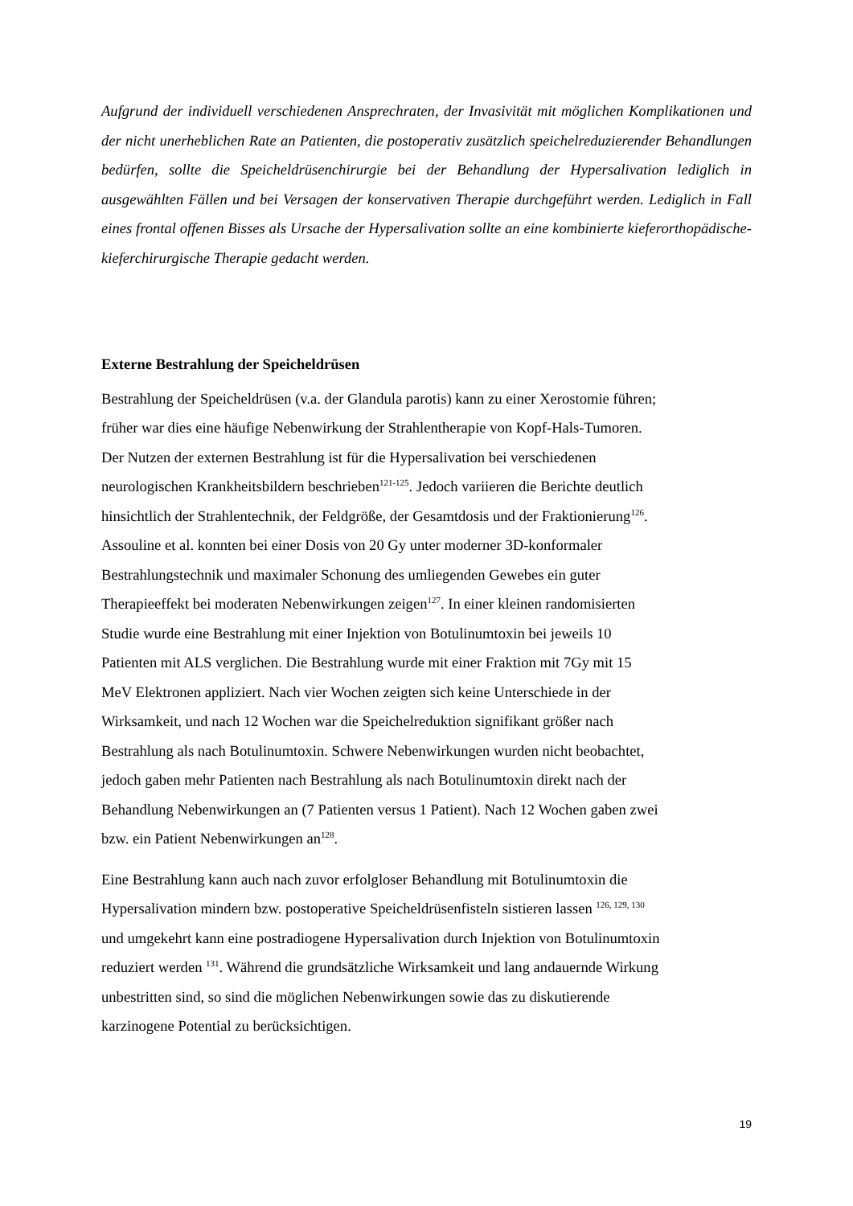Aufgrund der individuell verschiedenen Ansprechraten, der Invasivität mit möglichen Komplikationen und der nicht unerheblichen Rate an Patienten, die postoperativ zusätzlich speichelreduzierender Behandlungen bedürfen, sollte die Speicheldrüsenchirurgie bei der Behandlung der Hypersalivation lediglich in ausgewählten Fällen und bei Versagen der konservativen Therapie durchgeführt werden. Lediglich in Fall eines frontal offenen Bisses als Ursache der Hypersalivation sollte an eine kombinierte kieferorthopädische-kieferchirurgische Therapie gedacht werden.
Externe Bestrahlung der Speicheldrüsen
Bestrahlung der Speicheldrüsen (v.a. der Glandula parotis) kann zu einer Xerostomie führen;
früher war dies eine häufige Nebenwirkung der Strahlentherapie von Kopf-Hals-Tumoren.
Der Nutzen der externen Bestrahlung ist für die Hypersalivation bei verschiedenen
neurologischen Krankheitsbildern beschrieben<sup>121-125</sup>. Jedoch variieren die Berichte deutlich
hinsichtlich der Strahlentechnik, der Feldgröße, der Gesamtdosis und der Fraktionierung<sup>126</sup>.
Assouline et al. konnten bei einer Dosis von 20 Gy unter moderner 3D-konformaler
Bestrahlungstechnik und maximaler Schonung des umliegenden Gewebes ein guter
Therapieeffekt bei moderaten Nebenwirkungen zeigen<sup>127</sup>. In einer kleinen randomisierten
Studie wurde eine Bestrahlung mit einer Injektion von Botulinumtoxin bei jeweils 10
Patienten mit ALS verglichen. Die Bestrahlung wurde mit einer Fraktion mit 7Gy mit 15
MeV Elektronen appliziert. Nach vier Wochen zeigten sich keine Unterschiede in der
Wirksamkeit, und nach 12 Wochen war die Speichelreduktion signifikant größer nach
Bestrahlung als nach Botulinumtoxin. Schwere Nebenwirkungen wurden nicht beobachtet,
jedoch gaben mehr Patienten nach Bestrahlung als nach Botulinumtoxin direkt nach der
Behandlung Nebenwirkungen an (7 Patienten versus 1 Patient). Nach 12 Wochen gaben zwei
bzw. ein Patient Nebenwirkungen an<sup>128</sup>.
Eine Bestrahlung kann auch nach zuvor erfolgloser Behandlung mit Botulinumtoxin die
Hypersalivation mindern bzw. postoperative Speicheldrüsenfisteln sistieren lassen <sup>126, 129, 130</sup>
und umgekehrt kann eine postradiogene Hypersalivation durch Injektion von Botulinumtoxin
reduziert werden <sup>131</sup>. Während die grundsätzliche Wirksamkeit und lang andauernde Wirkung
unbestritten sind, so sind die möglichen Nebenwirkungen sowie das zu diskutierende
karzinogene Potential zu berücksichtigen.
19